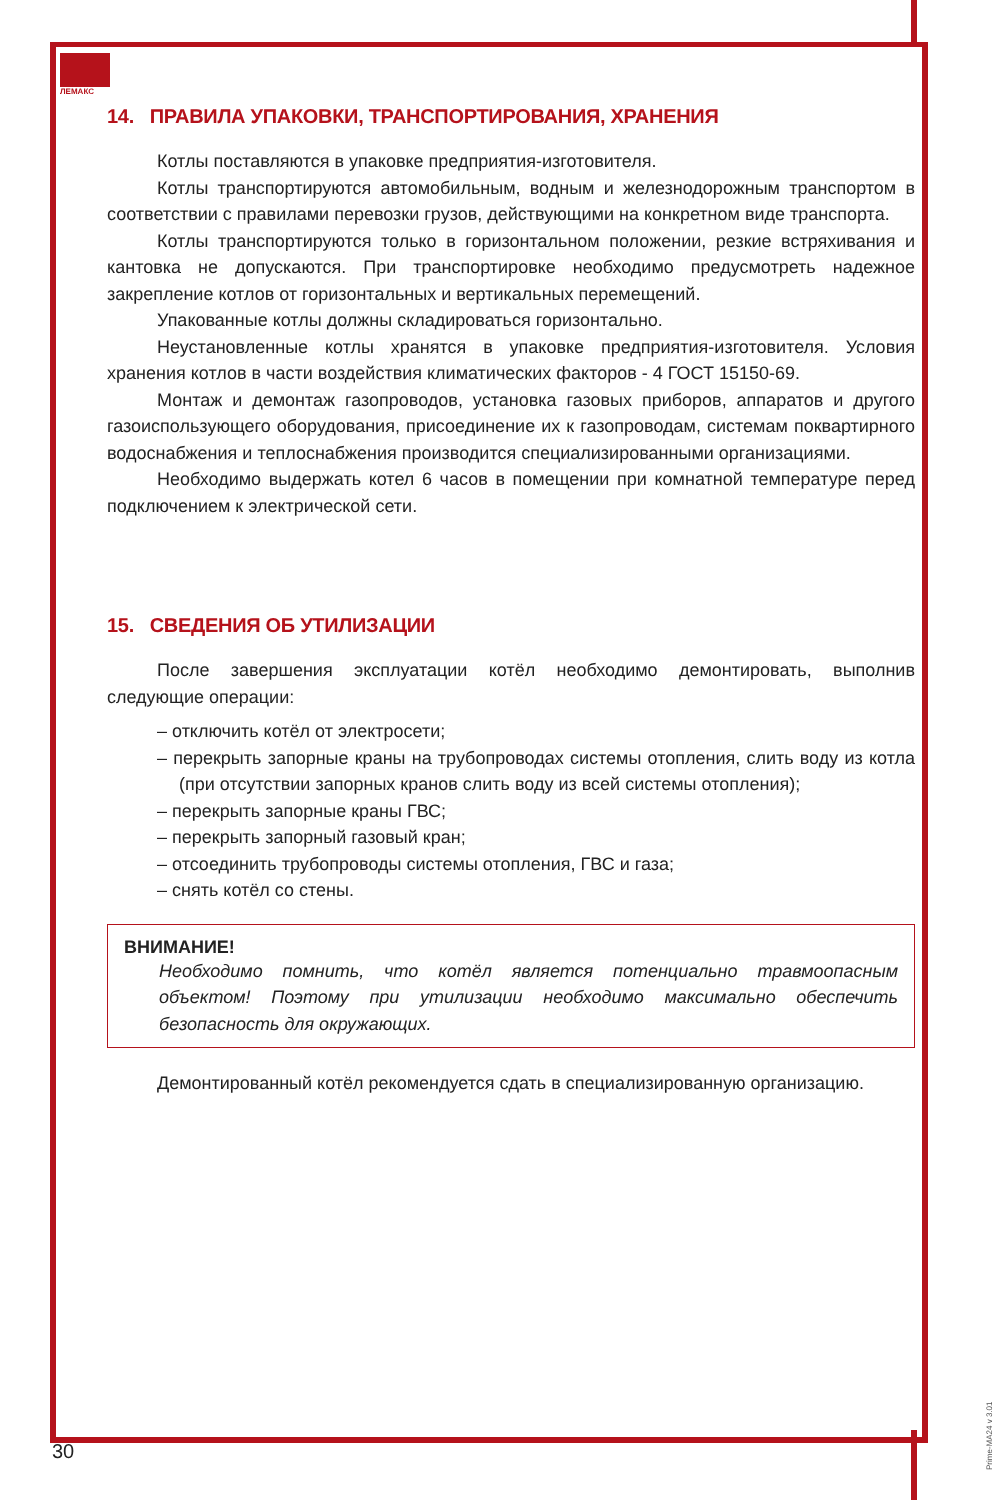ЛЕМАКС
14. ПРАВИЛА УПАКОВКИ, ТРАНСПОРТИРОВАНИЯ, ХРАНЕНИЯ
Котлы поставляются в упаковке предприятия-изготовителя.
Котлы транспортируются автомобильным, водным и железнодорожным транспортом в соответствии с правилами перевозки грузов, действующими на конкретном виде транспорта.
Котлы транспортируются только в горизонтальном положении, резкие встряхивания и кантовка не допускаются. При транспортировке необходимо предусмотреть надежное закрепление котлов от горизонтальных и вертикальных перемещений.
Упакованные котлы должны складироваться горизонтально.
Неустановленные котлы хранятся в упаковке предприятия-изготовителя. Условия хранения котлов в части воздействия климатических факторов - 4 ГОСТ 15150-69.
Монтаж и демонтаж газопроводов, установка газовых приборов, аппаратов и другого газоиспользующего оборудования, присоединение их к газопроводам, системам поквартирного водоснабжения и теплоснабжения производится специализированными организациями.
Необходимо выдержать котел 6 часов в помещении при комнатной температуре перед подключением к электрической сети.
15. СВЕДЕНИЯ ОБ УТИЛИЗАЦИИ
После завершения эксплуатации котёл необходимо демонтировать, выполнив следующие операции:
– отключить котёл от электросети;
– перекрыть запорные краны на трубопроводах системы отопления, слить воду из котла (при отсутствии запорных кранов слить воду из всей системы отопления);
– перекрыть запорные краны ГВС;
– перекрыть запорный газовый кран;
– отсоединить трубопроводы системы отопления, ГВС и газа;
– снять котёл со стены.
ВНИМАНИЕ!
Необходимо помнить, что котёл является потенциально травмоопасным объектом! Поэтому при утилизации необходимо максимально обеспечить безопасность для окружающих.
Демонтированный котёл рекомендуется сдать в специализированную организацию.
30
Prime-MA24 v 3.01